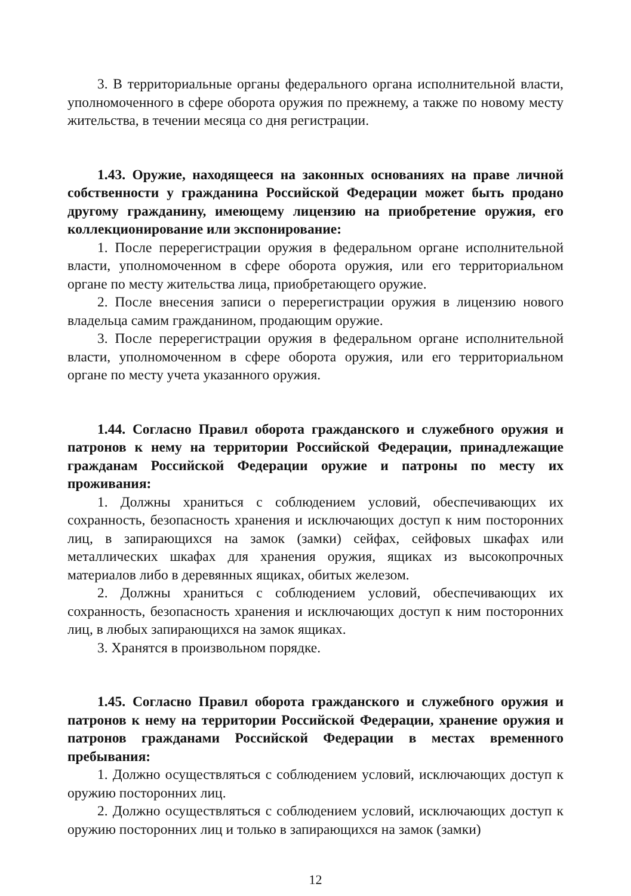3. В территориальные органы федерального органа исполнительной власти, уполномоченного в сфере оборота оружия по прежнему, а также по новому месту жительства, в течении месяца со дня регистрации.
1.43. Оружие, находящееся на законных основаниях на праве личной собственности у гражданина Российской Федерации может быть продано другому гражданину, имеющему лицензию на приобретение оружия, его коллекционирование или экспонирование:
1. После перерегистрации оружия в федеральном органе исполнительной власти, уполномоченном в сфере оборота оружия, или его территориальном органе по месту жительства лица, приобретающего оружие.
2. После внесения записи о перерегистрации оружия в лицензию нового владельца самим гражданином, продающим оружие.
3. После перерегистрации оружия в федеральном органе исполнительной власти, уполномоченном в сфере оборота оружия, или его территориальном органе по месту учета указанного оружия.
1.44. Согласно Правил оборота гражданского и служебного оружия и патронов к нему на территории Российской Федерации, принадлежащие гражданам Российской Федерации оружие и патроны по месту их проживания:
1. Должны храниться с соблюдением условий, обеспечивающих их сохранность, безопасность хранения и исключающих доступ к ним посторонних лиц, в запирающихся на замок (замки) сейфах, сейфовых шкафах или металлических шкафах для хранения оружия, ящиках из высокопрочных материалов либо в деревянных ящиках, обитых железом.
2. Должны храниться с соблюдением условий, обеспечивающих их сохранность, безопасность хранения и исключающих доступ к ним посторонних лиц, в любых запирающихся на замок ящиках.
3. Хранятся в произвольном порядке.
1.45. Согласно Правил оборота гражданского и служебного оружия и патронов к нему на территории Российской Федерации, хранение оружия и патронов гражданами Российской Федерации в местах временного пребывания:
1. Должно осуществляться с соблюдением условий, исключающих доступ к оружию посторонних лиц.
2. Должно осуществляться с соблюдением условий, исключающих доступ к оружию посторонних лиц и только в запирающихся на замок (замки)
12